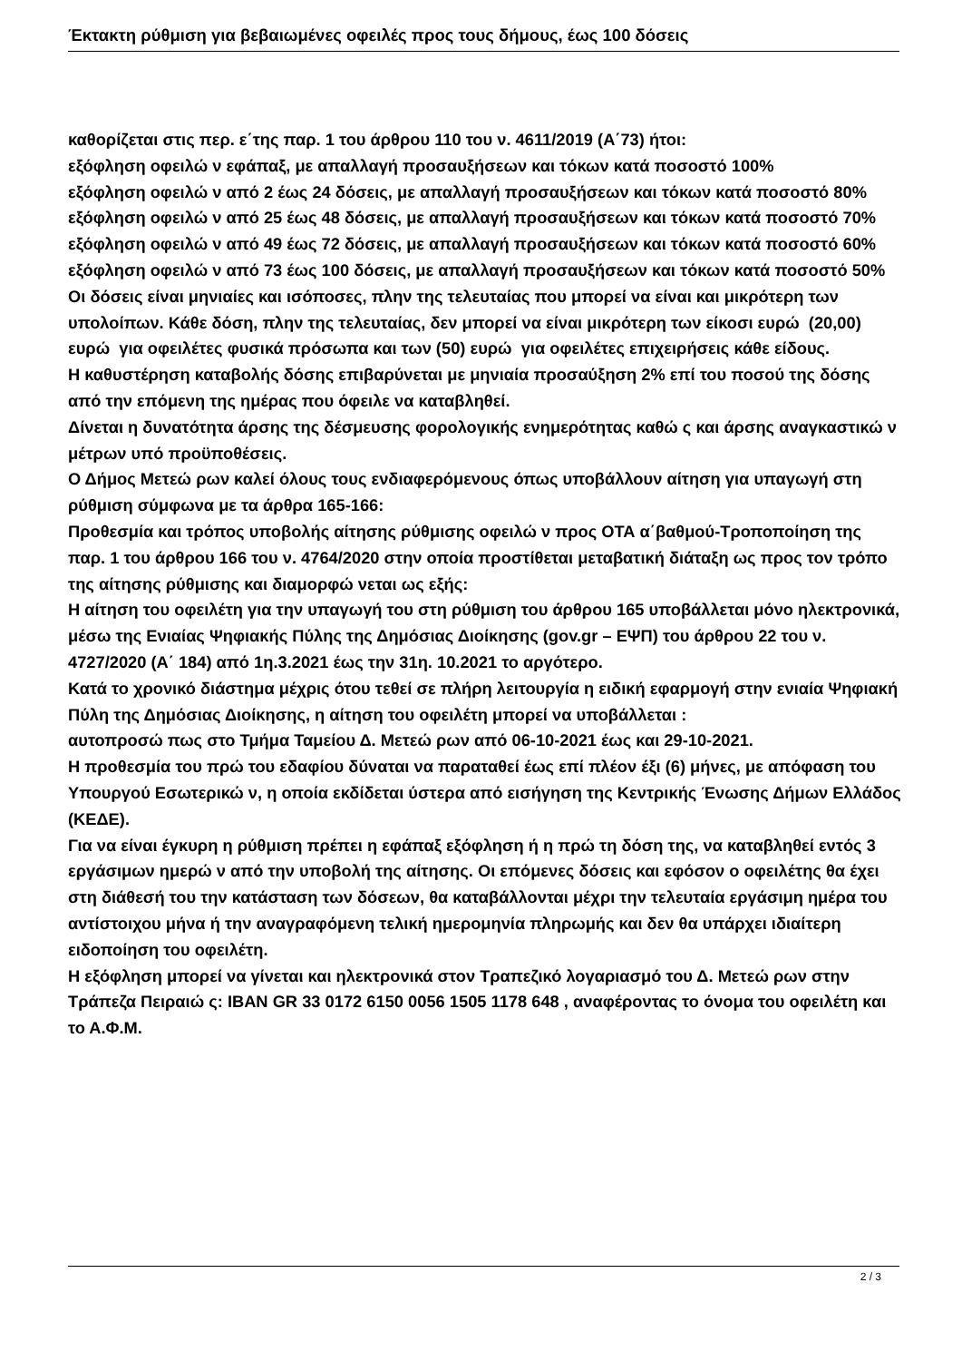Έκτακτη ρύθμιση για βεβαιωμένες οφειλές προς τους δήμους, έως 100 δόσεις
καθορίζεται στις περ. ε΄της παρ. 1 του άρθρου 110 του ν. 4611/2019 (Α΄73) ήτοι:
εξόφληση οφειλώ ν εφάπαξ, με απαλλαγή προσαυξήσεων και τόκων κατά ποσοστό 100%
εξόφληση οφειλώ ν από 2 έως 24 δόσεις, με απαλλαγή προσαυξήσεων και τόκων κατά ποσοστό 80%
εξόφληση οφειλώ ν από 25 έως 48 δόσεις, με απαλλαγή προσαυξήσεων και τόκων κατά ποσοστό 70%
εξόφληση οφειλώ ν από 49 έως 72 δόσεις, με απαλλαγή προσαυξήσεων και τόκων κατά ποσοστό 60%
εξόφληση οφειλώ ν από 73 έως 100 δόσεις, με απαλλαγή προσαυξήσεων και τόκων κατά ποσοστό 50%
Οι δόσεις είναι μηνιαίες και ισόποσες, πλην της τελευταίας που μπορεί να είναι και μικρότερη των υπολοίπων. Κάθε δόση, πλην της τελευταίας, δεν μπορεί να είναι μικρότερη των είκοσι ευρώ (20,00) ευρώ για οφειλέτες φυσικά πρόσωπα και των (50) ευρώ για οφειλέτες επιχειρήσεις κάθε είδους.
Η καθυστέρηση καταβολής δόσης επιβαρύνεται με μηνιαία προσαύξηση 2% επί του ποσού της δόσης από την επόμενη της ημέρας που όφειλε να καταβληθεί.
Δίνεται η δυνατότητα άρσης της δέσμευσης φορολογικής ενημερότητας καθώ ς και άρσης αναγκαστικώ ν μέτρων υπό προϋποθέσεις.
Ο Δήμος Μετεώ ρων καλεί όλους τους ενδιαφερόμενους όπως υποβάλλουν αίτηση για υπαγωγή στη ρύθμιση σύμφωνα με τα άρθρα 165-166:
Προθεσμία και τρόπος υποβολής αίτησης ρύθμισης οφειλώ ν προς ΟΤΑ α΄βαθμού-Τροποποίηση της παρ. 1 του άρθρου 166 του ν. 4764/2020 στην οποία προστίθεται μεταβατική διάταξη ως προς τον τρόπο της αίτησης ρύθμισης και διαμορφώ νεται ως εξής:
Η αίτηση του οφειλέτη για την υπαγωγή του στη ρύθμιση του άρθρου 165 υποβάλλεται μόνο ηλεκτρονικά, μέσω της Ενιαίας Ψηφιακής Πύλης της Δημόσιας Διοίκησης (gov.gr – ΕΨΠ) του άρθρου 22 του ν. 4727/2020 (Α΄ 184) από 1η.3.2021 έως την 31η. 10.2021 το αργότερο.
Κατά το χρονικό διάστημα μέχρις ότου τεθεί σε πλήρη λειτουργία η ειδική εφαρμογή στην ενιαία Ψηφιακή Πύλη της Δημόσιας Διοίκησης, η αίτηση του οφειλέτη μπορεί να υποβάλλεται :
αυτοπροσώ πως στο Τμήμα Ταμείου Δ. Μετεώ ρων από 06-10-2021 έως και 29-10-2021.
Η προθεσμία του πρώ του εδαφίου δύναται να παραταθεί έως επί πλέον έξι (6) μήνες, με απόφαση του Υπουργού Εσωτερικώ ν, η οποία εκδίδεται ύστερα από εισήγηση της Κεντρικής Ένωσης Δήμων Ελλάδος (ΚΕΔΕ).
Για να είναι έγκυρη η ρύθμιση πρέπει η εφάπαξ εξόφληση ή η πρώ τη δόση της, να καταβληθεί εντός 3 εργάσιμων ημερώ ν από την υποβολή της αίτησης. Οι επόμενες δόσεις και εφόσον ο οφειλέτης θα έχει στη διάθεσή του την κατάσταση των δόσεων, θα καταβάλλονται μέχρι την τελευταία εργάσιμη ημέρα του αντίστοιχου μήνα ή την αναγραφόμενη τελική ημερομηνία πληρωμής και δεν θα υπάρχει ιδιαίτερη ειδοποίηση του οφειλέτη.
Η εξόφληση μπορεί να γίνεται και ηλεκτρονικά στον Τραπεζικό λογαριασμό του Δ. Μετεώ ρων στην Τράπεζα Πειραιώ ς: IBAN GR 33 0172 6150 0056 1505 1178 648 , αναφέροντας το όνομα του οφειλέτη και το Α.Φ.Μ.
2 / 3